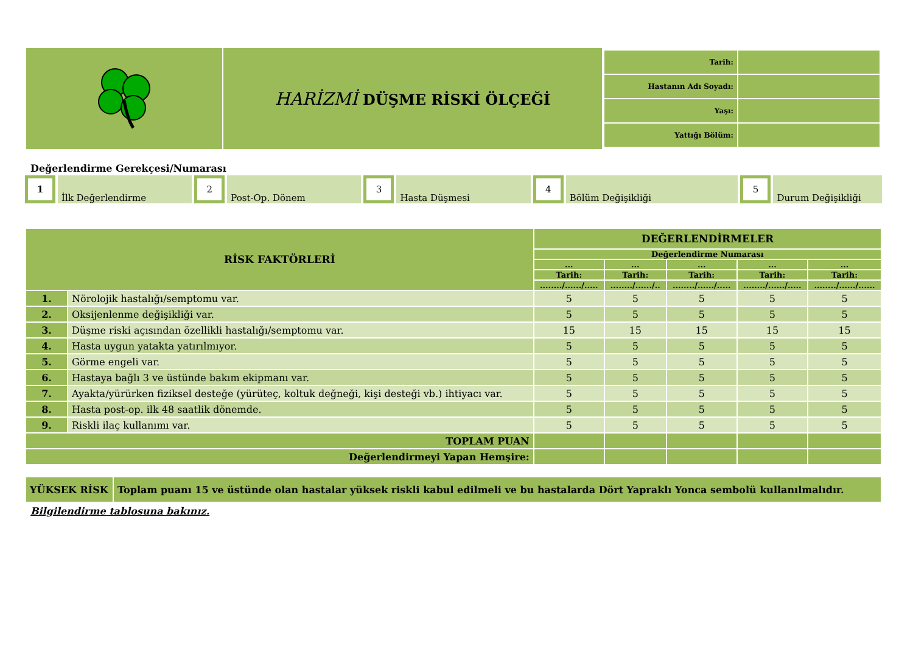| | HARİZMİ DÜŞME RİSKİ ÖLÇEĞİ | / Tarih: / / / Hastanın Adı Soyadı: / / / Yaşı: / / / Yattığı Bölüm: / / |
Değerlendirme Gerekçesi/Numarası
1 İlk Değerlendirme 2 Post-Op. Dönem 3 Hasta Düşmesi 4 Bölüm Değişikliği 5 Durum Değişikliği
| RİSK FAKTÖRLERİ | | DEĞERLENDİRMELER | | | | |
| --- | --- | --- | --- | --- | --- | --- |
| | | Değerlendirme Numarası | | | | |
| | | ... | ... | ... | ... | ... |
| | | Tarih: | Tarih: | Tarih: | Tarih: | Tarih: |
| | | ......../....../..... | ......../....../.. | ......../....../..... | ......../....../..... | ......../....../...... |
| 1. | Nörolojik hastalığı/semptomu var. | 5 | 5 | 5 | 5 | 5 |
| 2. | Oksijenlenme değişikliği var. | 5 | 5 | 5 | 5 | 5 |
| 3. | Düşme riski açısından özellikli hastalığı/semptomu var. | 15 | 15 | 15 | 15 | 15 |
| 4. | Hasta uygun yatakta yatırılmıyor. | 5 | 5 | 5 | 5 | 5 |
| 5. | Görme engeli var. | 5 | 5 | 5 | 5 | 5 |
| 6. | Hastaya bağlı 3 ve üstünde bakım ekipmanı var. | 5 | 5 | 5 | 5 | 5 |
| 7. | Ayakta/yürürken fiziksel desteğe (yürüteç, koltuk değneği, kişi desteği vb.) ihtiyacı var. | 5 | 5 | 5 | 5 | 5 |
| 8. | Hasta post-op. ilk 48 saatlik dönemde. | 5 | 5 | 5 | 5 | 5 |
| 9. | Riskli ilaç kullanımı var. | 5 | 5 | 5 | 5 | 5 |
| TOPLAM PUAN | | | | | | |
| Değerlendirmeyi Yapan Hemşire: | | | | | | |
| YÜKSEK RİSK | Toplam puanı 15 ve üstünde olan hastalar yüksek riskli kabul edilmeli ve bu hastalarda Dört Yapraklı Yonca sembolü kullanılmalıdır. |
Bilgilendirme tablosuna bakınız.